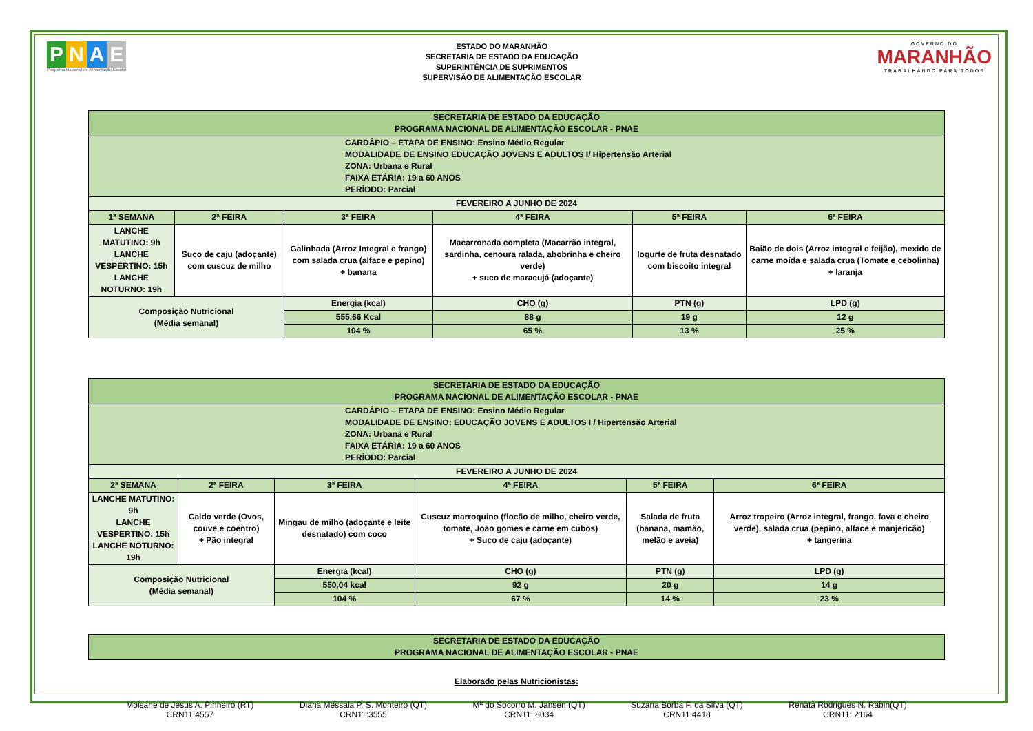PNAE
Programa Nacional de Alimentação Escolar
ESTADO DO MARANHÃO
SECRETARIA DE ESTADO DA EDUCAÇÃO
SUPERINTÊNCIA DE SUPRIMENTOS
SUPERVISÃO DE ALIMENTAÇÃO ESCOLAR
GOVERNO DO
MARANHÃO
TRABALHANDO PARA TODOS
| SECRETARIA DE ESTADO DA EDUCAÇÃO PROGRAMA NACIONAL DE ALIMENTAÇÃO ESCOLAR - PNAE | | | | | |
| CARDÁPIO – ETAPA DE ENSINO: Ensino Médio Regular MODALIDADE DE ENSINO EDUCAÇÃO JOVENS E ADULTOS I/ Hipertensão Arterial ZONA: Urbana e Rural FAIXA ETÁRIA: 19 a 60 ANOS PERÍODO: Parcial | | | | | |
| FEVEREIRO A JUNHO DE 2024 | | | | | |
| 1ª SEMANA | 2ª FEIRA | 3ª FEIRA | 4ª FEIRA | 5ª FEIRA | 6ª FEIRA |
| LANCHE MATUTINO: 9h LANCHE VESPERTINO: 15h LANCHE NOTURNO: 19h | Suco de caju (adoçante) com cuscuz de milho | Galinhada (Arroz Integral e frango) com salada crua (alface e pepino) + banana | Macarronada completa (Macarrão integral, sardinha, cenoura ralada, abobrinha e cheiro verde) + suco de maracujá (adoçante) | Iogurte de fruta desnatado com biscoito integral | Baião de dois (Arroz integral e feijão), mexido de carne moída e salada crua (Tomate e cebolinha) + laranja |
| Composição Nutricional (Média semanal) | | Energia (kcal) | CHO (g) | PTN (g) | LPD (g) |
| | | 555,66 Kcal | 88 g | 19 g | 12 g |
| | | 104 % | 65 % | 13 % | 25 % |
| SECRETARIA DE ESTADO DA EDUCAÇÃO PROGRAMA NACIONAL DE ALIMENTAÇÃO ESCOLAR - PNAE | | | | | |
| CARDÁPIO – ETAPA DE ENSINO: Ensino Médio Regular MODALIDADE DE ENSINO: EDUCAÇÃO JOVENS E ADULTOS I / Hipertensão Arterial ZONA: Urbana e Rural FAIXA ETÁRIA: 19 a 60 ANOS PERÍODO: Parcial | | | | | |
| FEVEREIRO A JUNHO DE 2024 | | | | | |
| 2ª SEMANA | 2ª FEIRA | 3ª FEIRA | 4ª FEIRA | 5ª FEIRA | 6ª FEIRA |
| LANCHE MATUTINO: 9h LANCHE VESPERTINO: 15h LANCHE NOTURNO: 19h | Caldo verde (Ovos, couve e coentro) + Pão integral | Mingau de milho (adoçante e leite desnatado) com coco | Cuscuz marroquino (flocão de milho, cheiro verde, tomate, João gomes e carne em cubos) + Suco de caju (adoçante) | Salada de fruta (banana, mamão, melão e aveia) | Arroz tropeiro (Arroz integral, frango, fava e cheiro verde), salada crua (pepino, alface e manjericão) + tangerina |
| Composição Nutricional (Média semanal) | | Energia (kcal) | CHO (g) | PTN (g) | LPD (g) |
| | | 550,04 kcal | 92 g | 20 g | 14 g |
| | | 104 % | 67 % | 14 % | 23 % |
| SECRETARIA DE ESTADO DA EDUCAÇÃO PROGRAMA NACIONAL DE ALIMENTAÇÃO ESCOLAR - PNAE |
Elaborado pelas Nutricionistas:
Moisane de Jesus A. Pinheiro (RT)
CRN11:4557
Diana Messala P. S. Monteiro (QT)
CRN11:3555
Mª do Socorro M. Jansen (QT)
CRN11: 8034
Suzana Borba F. da Silva (QT)
CRN11:4418
Renata Rodrigues N. Rabin(QT)
CRN11: 2164